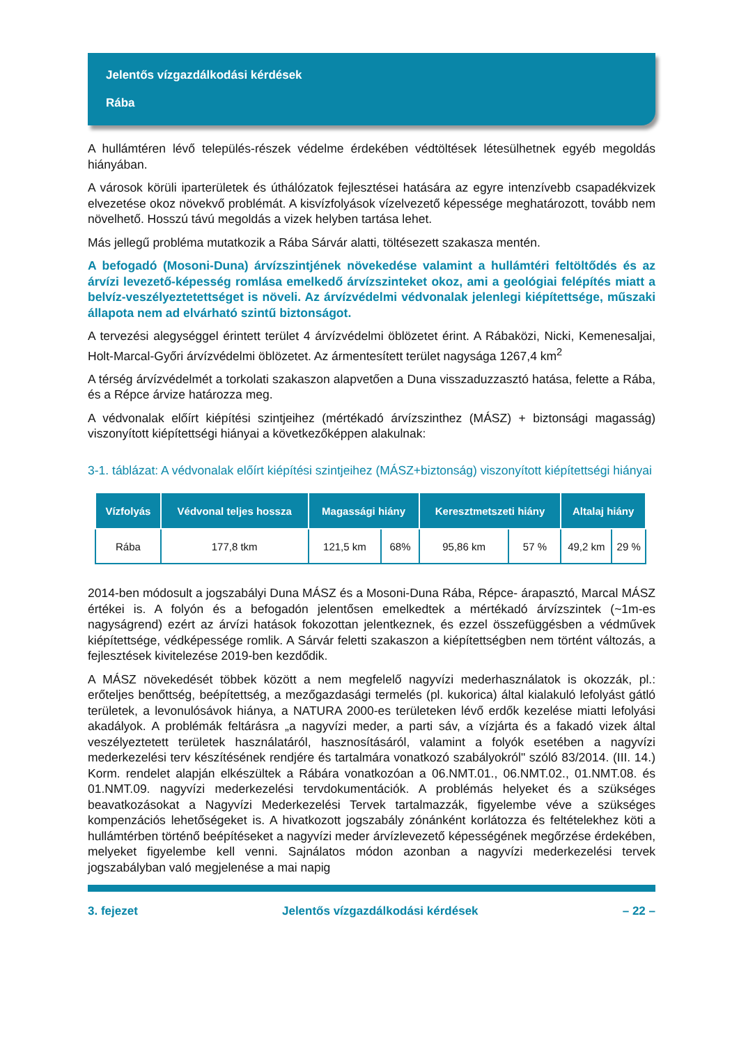Jelentős vízgazdálkodási kérdések
Rába
A hullámtéren lévő település-részek védelme érdekében védtöltések létesülhetnek egyéb megoldás hiányában.
A városok körüli iparterületek és úthálózatok fejlesztései hatására az egyre intenzívebb csapadékvizek elvezetése okoz növekvő problémát. A kisvízfolyások vízelvezető képessége meghatározott, tovább nem növelhető. Hosszú távú megoldás a vizek helyben tartása lehet.
Más jellegű probléma mutatkozik a Rába Sárvár alatti, töltésezett szakasza mentén.
A befogadó (Mosoni-Duna) árvízszintjének növekedése valamint a hullámtéri feltöltődés és az árvízi levezető-képesség romlása emelkedő árvízszinteket okoz, ami a geológiai felépítés miatt a belvíz-veszélyeztetettséget is növeli. Az árvízvédelmi védvonalak jelenlegi kiépítettsége, műszaki állapota nem ad elvárható szintű biztonságot.
A tervezési alegységgel érintett terület 4 árvízvédelmi öblözetet érint. A Rábaközi, Nicki, Kemenesaljai, Holt-Marcal-Győri árvízvédelmi öblözetet. Az ármentesített terület nagysága 1267,4 km<sup>2</sup>
A térség árvízvédelmét a torkolati szakaszon alapvetően a Duna visszaduzzasztó hatása, felette a Rába, és a Répce árvize határozza meg.
A védvonalak előírt kiépítési szintjeihez (mértékadó árvízszinthez (MÁSZ) + biztonsági magasság) viszonyított kiépítettségi hiányai a következőképpen alakulnak:
3-1. táblázat: A védvonalak előírt kiépítési szintjeihez (MÁSZ+biztonság) viszonyított kiépítettségi hiányai
| Vízfolyás | Védvonal teljes hossza | Magassági hiány | | Keresztmetszeti hiány | | Altalaj hiány | |
| --- | --- | --- | --- | --- | --- | --- | --- |
| Rába | 177,8 tkm | 121,5 km | 68% | 95,86 km | 57 % | 49,2 km | 29 % |
2014-ben módosult a jogszabályi Duna MÁSZ és a Mosoni-Duna Rába, Répce- árapasztó, Marcal MÁSZ értékei is. A folyón és a befogadón jelentősen emelkedtek a mértékadó árvízszintek (~1m-es nagyságrend) ezért az árvízi hatások fokozottan jelentkeznek, és ezzel összefüggésben a védművek kiépítettsége, védképessége romlik. A Sárvár feletti szakaszon a kiépítettségben nem történt változás, a fejlesztések kivitelezése 2019-ben kezdődik.
A MÁSZ növekedését többek között a nem megfelelő nagyvízi mederhasználatok is okozzák, pl.: erőteljes benőttség, beépítettség, a mezőgazdasági termelés (pl. kukorica) által kialakuló lefolyást gátló területek, a levonulósávok hiánya, a NATURA 2000-es területeken lévő erdők kezelése miatti lefolyási akadályok. A problémák feltárásra „a nagyvízi meder, a parti sáv, a vízjárta és a fakadó vizek által veszélyeztetett területek használatáról, hasznosításáról, valamint a folyók esetében a nagyvízi mederkezelési terv készítésének rendjére és tartalmára vonatkozó szabályokról" szóló 83/2014. (III. 14.) Korm. rendelet alapján elkészültek a Rábára vonatkozóan a 06.NMT.01., 06.NMT.02., 01.NMT.08. és 01.NMT.09. nagyvízi mederkezelési tervdokumentációk. A problémás helyeket és a szükséges beavatkozásokat a Nagyvízi Mederkezelési Tervek tartalmazzák, figyelembe véve a szükséges kompenzációs lehetőségeket is. A hivatkozott jogszabály zónánként korlátozza és feltételekhez köti a hullámtérben történő beépítéseket a nagyvízi meder árvízlevezető képességének megőrzése érdekében, melyeket figyelembe kell venni. Sajnálatos módon azonban a nagyvízi mederkezelési tervek jogszabályban való megjelenése a mai napig
3. fejezet Jelentős vízgazdálkodási kérdések – 22 –